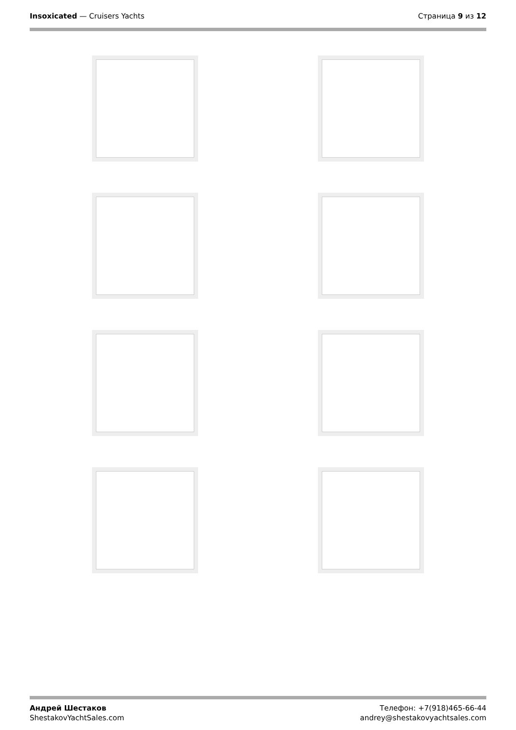Insoxicated — Cruisers Yachts Страница 9 из 12
Андрей Шестаков
ShestakovYachtSales.com
Телефон: +7(918)465-66-44
andrey@shestakovyachtsales.com